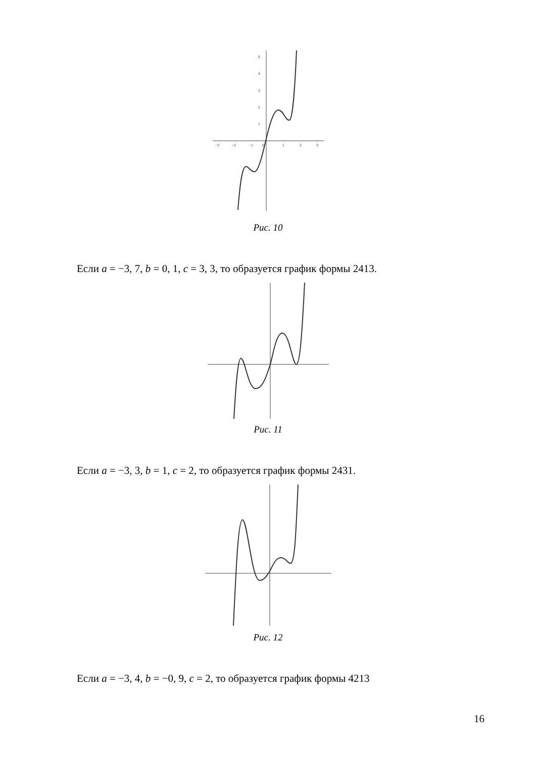−3
−2
−1
0
1
2
3
5
4
3
2
1
Рис. 10
Если a = −3, 7, b = 0, 1, c = 3, 3, то образуется график формы 2413.
Рис. 11
Если a = −3, 3, b = 1, c = 2, то образуется график формы 2431.
Рис. 12
Если a = −3, 4, b = −0, 9, c = 2, то образуется график формы 4213
16